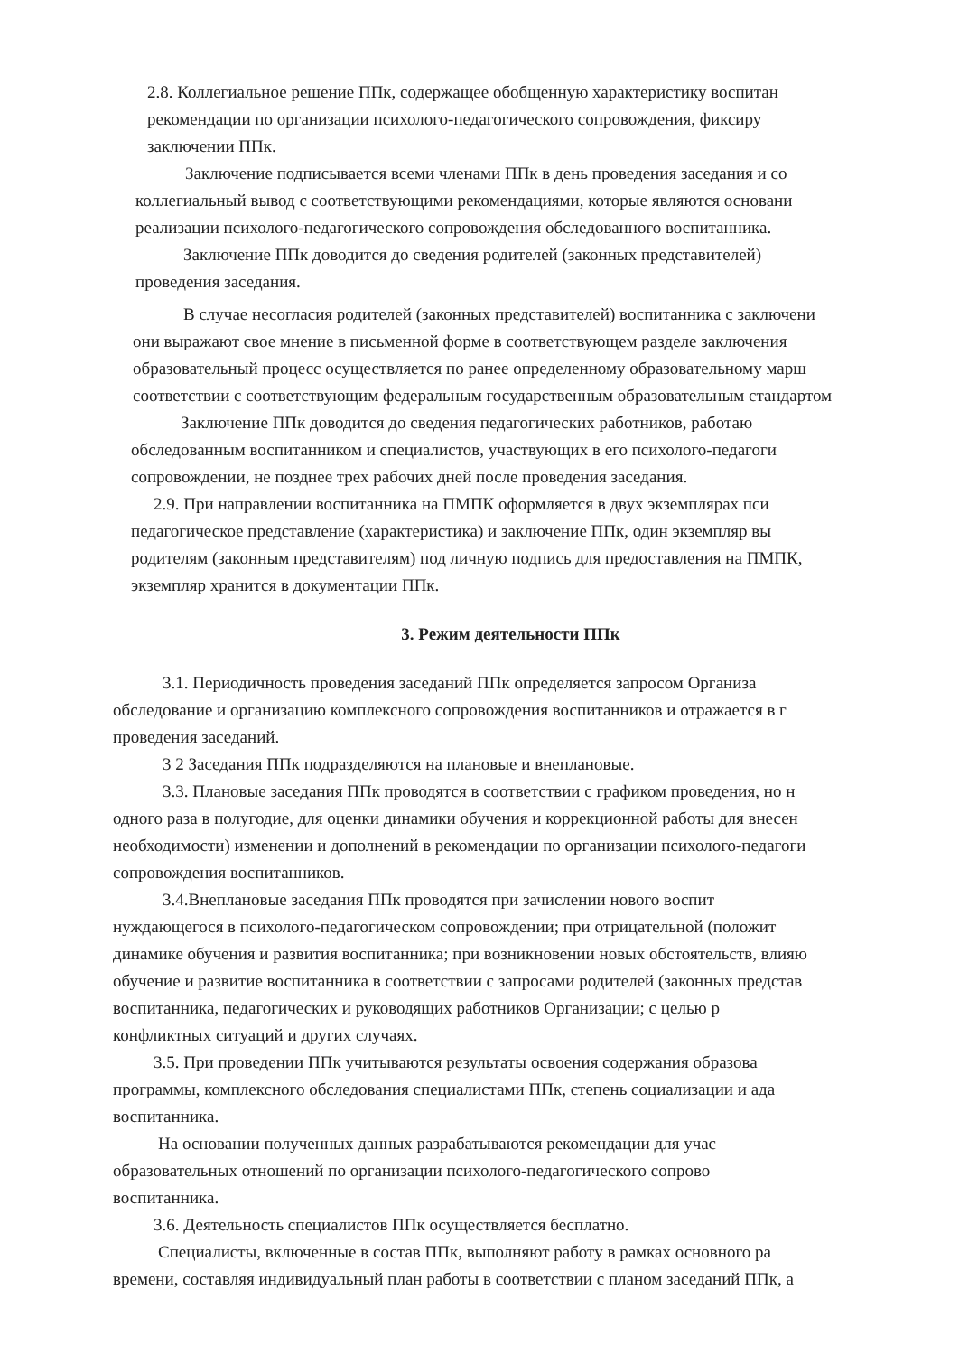2.8. Коллегиальное решение ППк, содержащее обобщенную характеристику воспитан
рекомендации по организации психолого-педагогического сопровождения, фиксиру
заключении ППк.
Заключение подписывается всеми членами ППк в день проведения заседания и со
коллегиальный вывод с соответствующими рекомендациями, которые являются основани
реализации психолого-педагогического сопровождения обследованного воспитанника.
Заключение ППк доводится до сведения родителей (законных представителей)
проведения заседания.
В случае несогласия родителей (законных представителей) воспитанника с заключени
они выражают свое мнение в письменной форме в соответствующем разделе заключения
образовательный процесс осуществляется по ранее определенному образовательному марш
соответствии с соответствующим федеральным государственным образовательным стандартом
Заключение ППк доводится до сведения педагогических работников, работаю
обследованным воспитанником и специалистов, участвующих в его психолого-педагоги
сопровождении, не позднее трех рабочих дней после проведения заседания.
2.9. При направлении воспитанника на ПМПК оформляется в двух экземплярах пси
педагогическое представление (характеристика) и заключение ППк, один экземпляр вы
родителям (законным представителям) под личную подпись для предоставления на ПМПК,
экземпляр хранится в документации ППк.
3. Режим деятельности ППк
3.1. Периодичность проведения заседаний ППк определяется запросом Организа
обследование и организацию комплексного сопровождения воспитанников и отражается в г
проведения заседаний.
3 2 Заседания ППк подразделяются на плановые и внеплановые.
3.3. Плановые заседания ППк проводятся в соответствии с графиком проведения, но н
одного раза в полугодие, для оценки динамики обучения и коррекционной работы для внесен
необходимости) изменении и дополнений в рекомендации по организации психолого-педагоги
сопровождения воспитанников.
3.4.Внеплановые заседания ППк проводятся при зачислении нового воспит
нуждающегося в психолого-педагогическом сопровождении; при отрицательной (положит
динамике обучения и развития воспитанника; при возникновении новых обстоятельств, влияю
обучение и развитие воспитанника в соответствии с запросами родителей (законных представ
воспитанника, педагогических и руководящих работников Организации; с целью р
конфликтных ситуаций и других случаях.
3.5. При проведении ППк учитываются результаты освоения содержания образова
программы, комплексного обследования специалистами ППк, степень социализации и ада
воспитанника.
На основании полученных данных разрабатываются рекомендации для учас
образовательных отношений по организации психолого-педагогического сопрово
воспитанника.
3.6. Деятельность специалистов ППк осуществляется бесплатно.
Специалисты, включенные в состав ППк, выполняют работу в рамках основного ра
времени, составляя индивидуальный план работы в соответствии с планом заседаний ППк, а